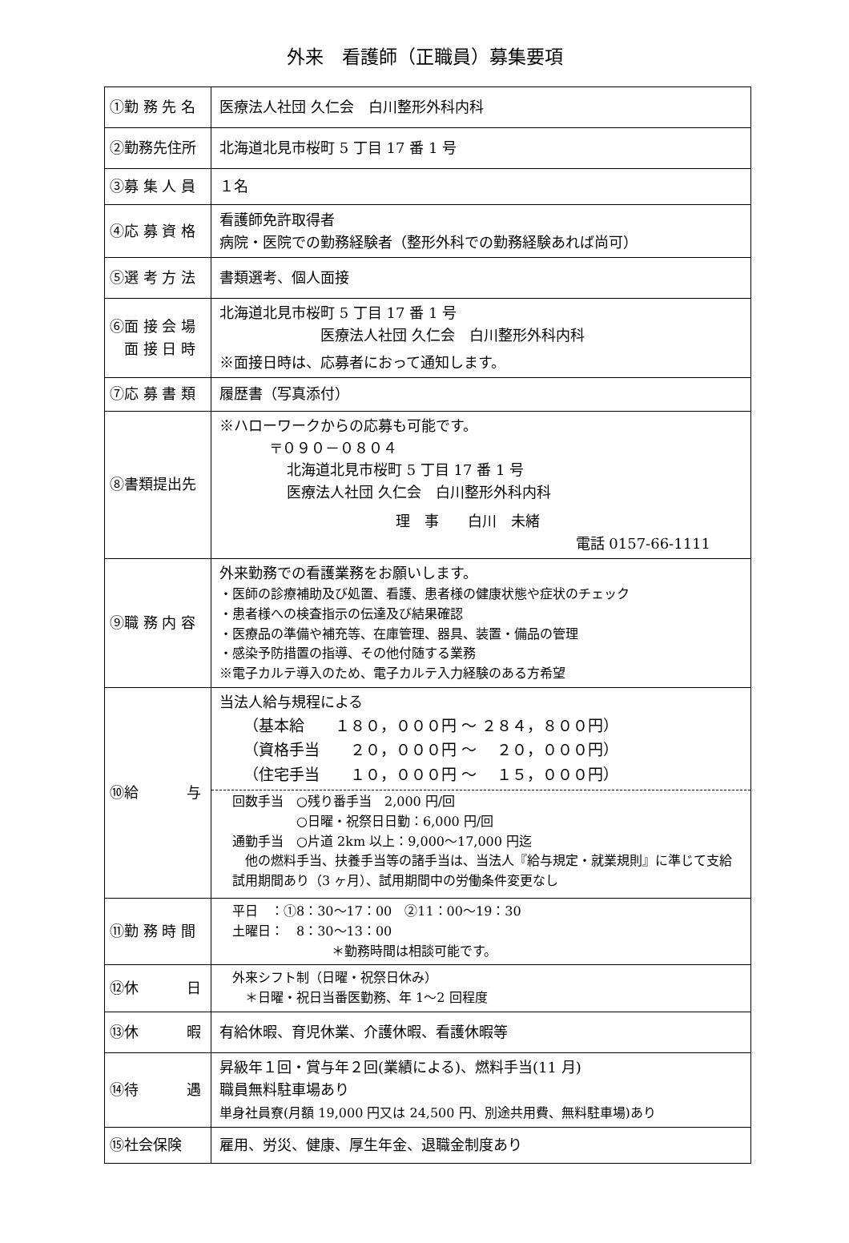外来　看護師（正職員）募集要項
| ①勤 務 先 名 | 医療法人社団 久仁会 白川整形外科内科 |
| ②勤務先住所 | 北海道北見市桜町 5 丁目 17 番 1 号 |
| ③募 集 人 員 | １名 |
| ④応 募 資 格 | 看護師免許取得者 病院・医院での勤務経験者（整形外科での勤務経験あれば尚可） |
| ⑤選 考 方 法 | 書類選考、個人面接 |
| ⑥面 接 会 場 面 接 日 時 | 北海道北見市桜町 5 丁目 17 番 1 号 医療法人社団 久仁会 白川整形外科内科 ※面接日時は、応募者におって通知します。 |
| ⑦応 募 書 類 | 履歴書（写真添付） |
| ⑧書類提出先 | ※ハローワークからの応募も可能です。 〒０９０－０８０４ 北海道北見市桜町 5 丁目 17 番 1 号 医療法人社団 久仁会 白川整形外科内科 理 事 白川 未緒 電話 0157-66-1111 |
| ⑨職 務 内 容 | 外来勤務での看護業務をお願いします。 ・医師の診療補助及び処置、看護、患者様の健康状態や症状のチェック ・患者様への検査指示の伝達及び結果確認 ・医療品の準備や補充等、在庫管理、器具、装置・備品の管理 ・感染予防措置の指導、その他付随する業務 ※電子カルテ導入のため、電子カルテ入力経験のある方希望 |
| ⑩給 与 | 当法人給与規程による （基本給 １８０，０００円 ～ ２８４，８００円） （資格手当 ２０，０００円 ～ ２０，０００円） （住宅手当 １０，０００円 ～ １５，０００円） 回数手当 ○残り番手当 2,000 円/回 ○日曜・祝祭日日勤：6,000 円/回 通勤手当 ○片道 2km 以上：9,000～17,000 円迄 他の燃料手当、扶養手当等の諸手当は、当法人『給与規定・就業規則』に準じて支給 試用期間あり（3 ヶ月）、試用期間中の労働条件変更なし |
| ⑪勤 務 時 間 | 平日 ：①8：30～17：00 ②11：00～19：30 土曜日： 8：30～13：00 ＊勤務時間は相談可能です。 |
| ⑫休 日 | 外来シフト制（日曜・祝祭日休み） ＊日曜・祝日当番医勤務、年 1～2 回程度 |
| ⑬休 暇 | 有給休暇、育児休業、介護休暇、看護休暇等 |
| ⑭待 遇 | 昇級年１回・賞与年２回(業績による)、燃料手当(11 月) 職員無料駐車場あり 単身社員寮(月額 19,000 円又は 24,500 円、別途共用費、無料駐車場)あり |
| ⑮社会保険 | 雇用、労災、健康、厚生年金、退職金制度あり |